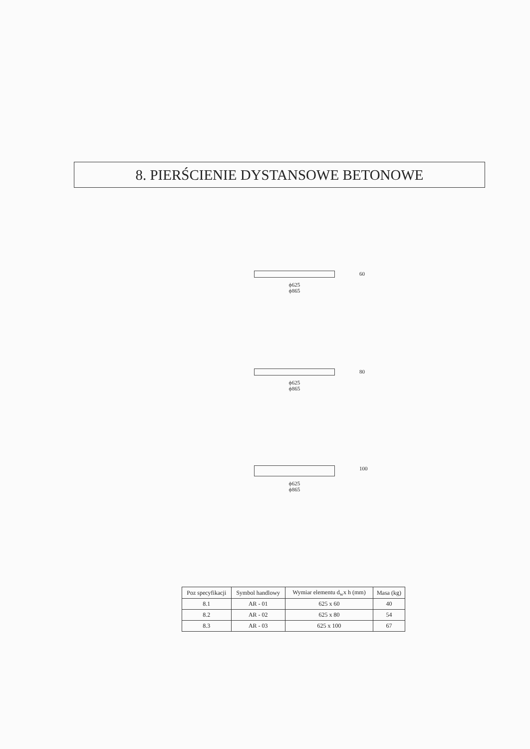8. PIERŚCIENIE DYSTANSOWE BETONOWE
ϕ625
ϕ865
60
ϕ625
ϕ865
80
ϕ625
ϕ865
100
| Poz specyfikacji | Symbol handlowy | Wymiar elementu d<sub>w</sub>x h (mm) | Masa (kg) |
| --- | --- | --- | --- |
| 8.1 | AR - 01 | 625 x 60 | 40 |
| 8.2 | AR - 02 | 625 x 80 | 54 |
| 8.3 | AR - 03 | 625 x 100 | 67 |